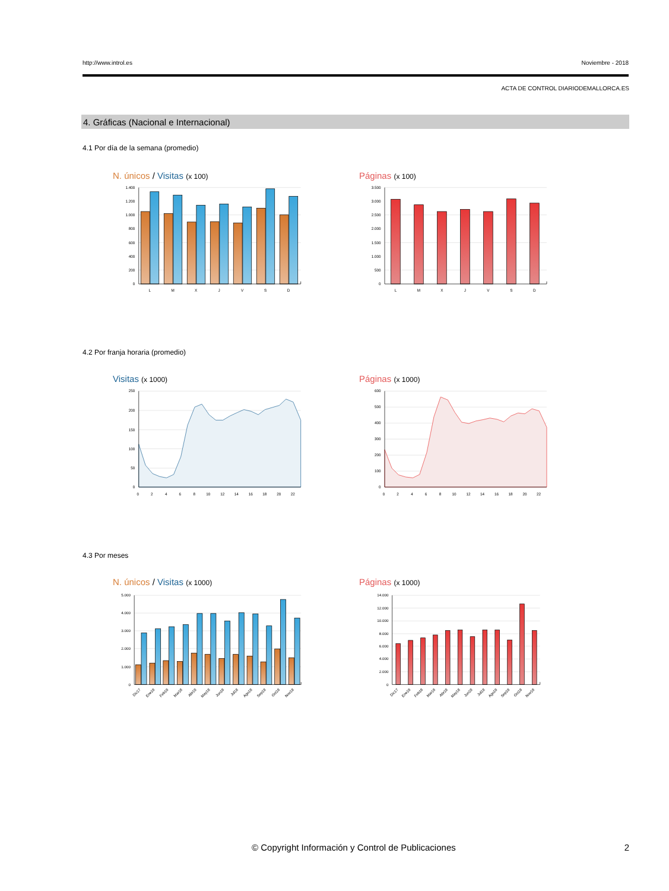http://www.introl.es Noviembre - 2018
ACTA DE CONTROL DIARIODEMALLORCA.ES
4. Gráficas (Nacional e Internacional)
4.1 Por día de la semana (promedio)
N. únicos / Visitas (x 100)
1.400
1.200
1.000
800
600
400
200
0
L
M
X
J
V
S
D
Páginas (x 100)
3.500
3.000
2.500
2.000
1.500
1.000
500
0
L
M
X
J
V
S
D
4.2 Por franja horaria (promedio)
Visitas (x 1000)
250
200
150
100
50
0
0
2
4
6
8
10
12
14
16
18
20
22
Páginas (x 1000)
600
500
400
300
200
100
0
0
2
4
6
8
10
12
14
16
18
20
22
4.3 Por meses
N. únicos / Visitas (x 1000)
5.000
4.000
3.000
2.000
1.000
0
Dic17
Ene18
Feb18
Mar18
Abr18
May18
Jun18
Jul18
Ago18
Sep18
Oct18
Nov18
Páginas (x 1000)
14.000
12.000
10.000
8.000
6.000
4.000
2.000
0
Dic17
Ene18
Feb18
Mar18
Abr18
May18
Jun18
Jul18
Ago18
Sep18
Oct18
Nov18
© Copyright Información y Control de Publicaciones 2